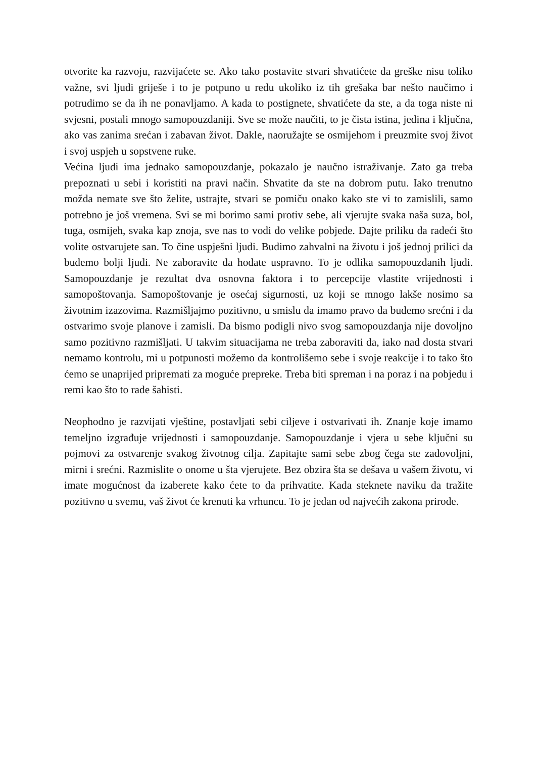otvorite ka razvoju, razvijaćete se. Ako tako postavite stvari shvatićete da greške nisu toliko važne, svi ljudi griješe i to je potpuno u redu ukoliko iz tih grešaka bar nešto naučimo i potrudimo se da ih ne ponavljamo. A kada to postignete, shvatićete da ste, a da toga niste ni svjesni, postali mnogo samopouzdaniji. Sve se može naučiti, to je čista istina, jedina i ključna, ako vas zanima srećan i zabavan život. Dakle, naoružajte se osmijehom i preuzmite svoj život i svoj uspjeh u sopstvene ruke.
Većina ljudi ima jednako samopouzdanje, pokazalo je naučno istraživanje. Zato ga treba prepoznati u sebi i koristiti na pravi način. Shvatite da ste na dobrom putu. Iako trenutno možda nemate sve što želite, ustrajte, stvari se pomiču onako kako ste vi to zamislili, samo potrebno je još vremena. Svi se mi borimo sami protiv sebe, ali vjerujte svaka naša suza, bol, tuga, osmijeh, svaka kap znoja, sve nas to vodi do velike pobjede. Dajte priliku da radeći što volite ostvarujete san. To čine uspješni ljudi. Budimo zahvalni na životu i još jednoj prilici da budemo bolji ljudi. Ne zaboravite da hodate uspravno. To je odlika samopouzdanih ljudi. Samopouzdanje je rezultat dva osnovna faktora i to percepcije vlastite vrijednosti i samopoštovanja. Samopoštovanje je osećaj sigurnosti, uz koji se mnogo lakše nosimo sa životnim izazovima. Razmišljajmo pozitivno, u smislu da imamo pravo da budemo srećni i da ostvarimo svoje planove i zamisli. Da bismo podigli nivo svog samopouzdanja nije dovoljno samo pozitivno razmišljati. U takvim situacijama ne treba zaboraviti da, iako nad dosta stvari nemamo kontrolu, mi u potpunosti možemo da kontrolišemo sebe i svoje reakcije i to tako što ćemo se unaprijed pripremati za moguće prepreke. Treba biti spreman i na poraz i na pobjedu i remi kao što to rade šahisti.
Neophodno je razvijati vještine, postavljati sebi ciljeve i ostvarivati ih. Znanje koje imamo temeljno izgrađuje vrijednosti i samopouzdanje. Samopouzdanje i vjera u sebe ključni su pojmovi za ostvarenje svakog životnog cilja. Zapitajte sami sebe zbog čega ste zadovoljni, mirni i srećni. Razmislite o onome u šta vjerujete. Bez obzira šta se dešava u vašem životu, vi imate mogućnost da izaberete kako ćete to da prihvatite. Kada steknete naviku da tražite pozitivno u svemu, vaš život će krenuti ka vrhuncu. To je jedan od najvećih zakona prirode.